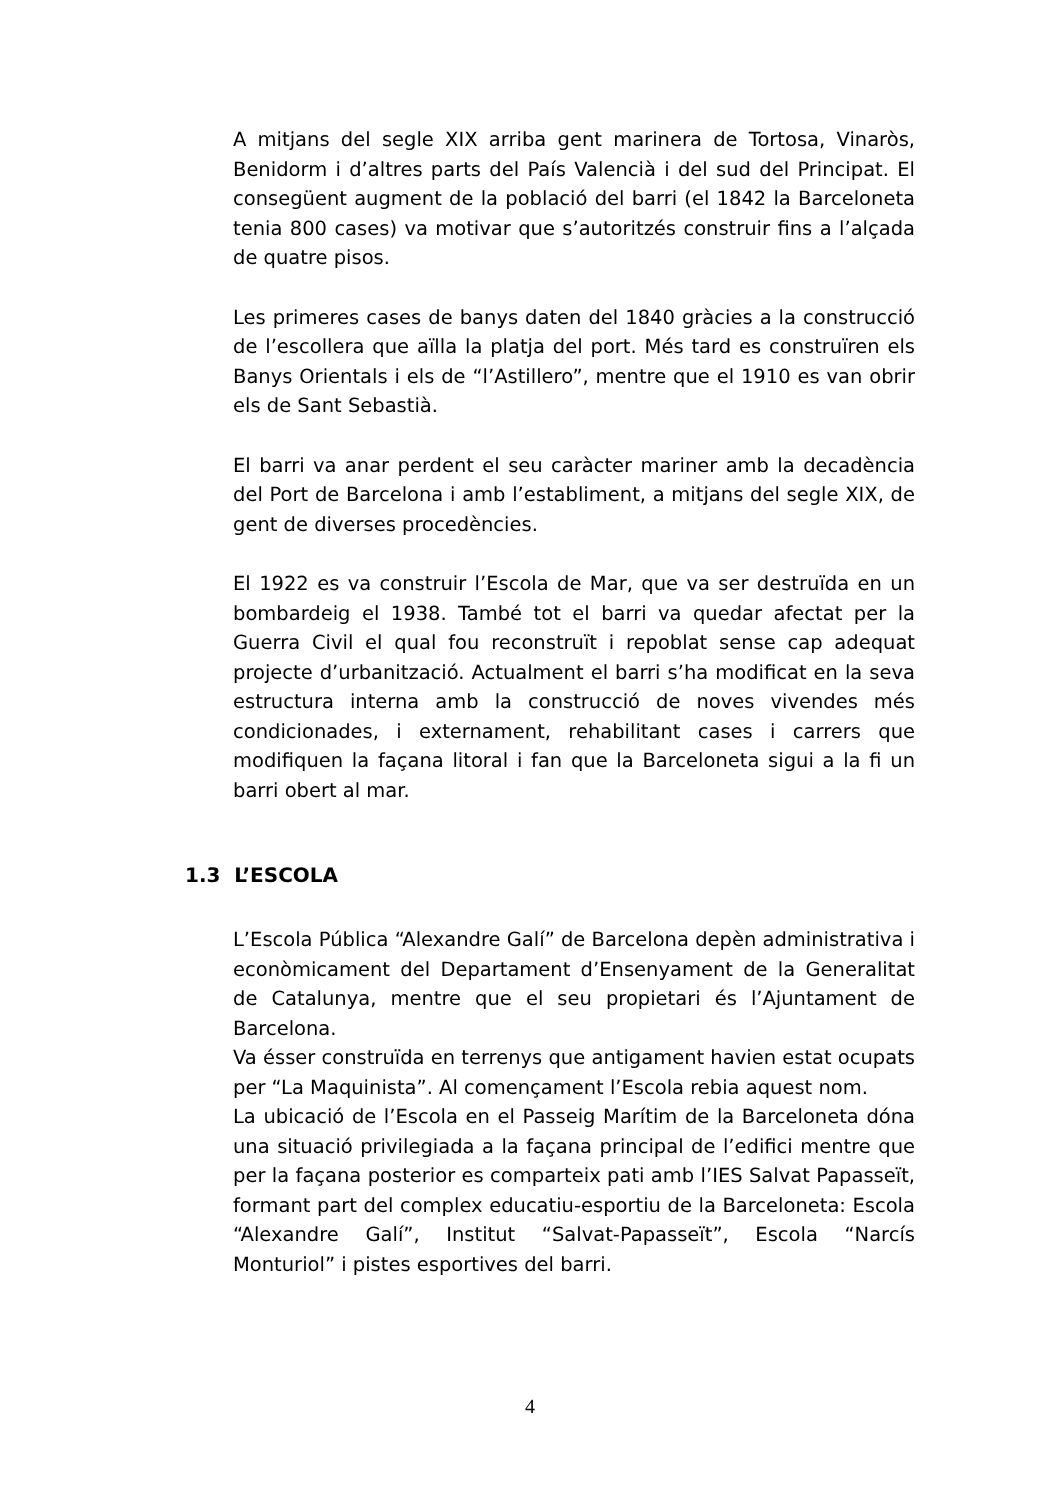A mitjans del segle XIX arriba gent marinera de Tortosa, Vinaròs, Benidorm i d’altres parts del País Valencià i del sud del Principat. El consegüent augment de la població del barri (el 1842 la Barceloneta tenia 800 cases) va motivar que s’autoritzés construir fins a l’alçada de quatre pisos.
Les primeres cases de banys daten del 1840 gràcies a la construcció de l’escollera que aïlla la platja del port. Més tard es construïren els Banys Orientals i els de “l’Astillero”, mentre que el 1910 es van obrir els de Sant Sebastià.
El barri va anar perdent el seu caràcter mariner amb la decadència del Port de Barcelona i amb l’establiment, a mitjans del segle XIX, de gent de diverses procedències.
El 1922 es va construir l’Escola de Mar, que va ser destruïda en un bombardeig el 1938. També tot el barri va quedar afectat per la Guerra Civil el qual fou reconstruït i repoblat sense cap adequat projecte d’urbanització. Actualment el barri s’ha modificat en la seva estructura interna amb la construcció de noves vivendes més condicionades, i externament, rehabilitant cases i carrers que modifiquen la façana litoral i fan que la Barceloneta sigui a la fi un barri obert al mar.
1.3 L’ESCOLA
L’Escola Pública “Alexandre Galí” de Barcelona depèn administrativa i econòmicament del Departament d’Ensenyament de la Generalitat de Catalunya, mentre que el seu propietari és l’Ajuntament de Barcelona.
Va ésser construïda en terrenys que antigament havien estat ocupats per “La Maquinista”. Al començament l’Escola rebia aquest nom.
La ubicació de l’Escola en el Passeig Marítim de la Barceloneta dóna una situació privilegiada a la façana principal de l’edifici mentre que per la façana posterior es comparteix pati amb l’IES Salvat Papasseït, formant part del complex educatiu-esportiu de la Barceloneta: Escola “Alexandre Galí”, Institut “Salvat-Papasseït”, Escola “Narcís Monturiol” i pistes esportives del barri.
4